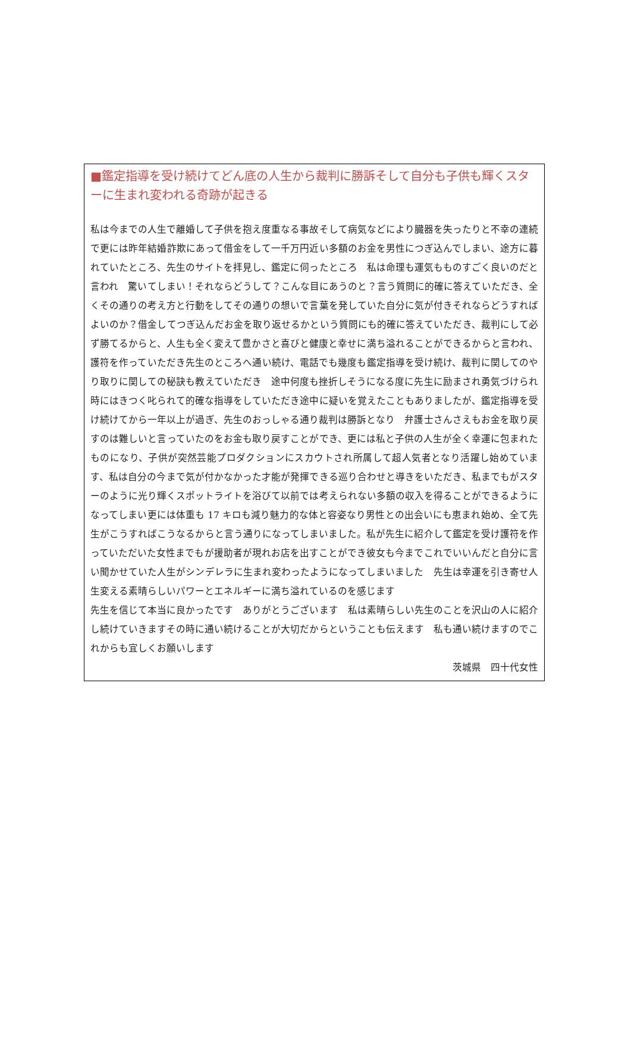■鑑定指導を受け続けてどん底の人生から裁判に勝訴そして自分も子供も輝くスターに生まれ変われる奇跡が起きる
私は今までの人生で離婚して子供を抱え度重なる事故そして病気などにより臓器を失ったりと不幸の連続で更には昨年結婚詐欺にあって借金をして一千万円近い多額のお金を男性につぎ込んでしまい、途方に暮れていたところ、先生のサイトを拝見し、鑑定に伺ったところ　私は命理も運気もものすごく良いのだと言われ　驚いてしまい！それならどうして？こんな目にあうのと？言う質問に的確に答えていただき、全くその通りの考え方と行動をしてその通りの想いで言葉を発していた自分に気が付きそれならどうすればよいのか？借金してつぎ込んだお金を取り返せるかという質問にも的確に答えていただき、裁判にして必ず勝てるからと、人生も全く変えて豊かさと喜びと健康と幸せに満ち溢れることができるからと言われ、護符を作っていただき先生のところへ通い続け、電話でも幾度も鑑定指導を受け続け、裁判に関してのやり取りに関しての秘訣も教えていただき　途中何度も挫折しそうになる度に先生に励まされ勇気づけられ時にはきつく叱られて的確な指導をしていただき途中に疑いを覚えたこともありましたが、鑑定指導を受け続けてから一年以上が過ぎ、先生のおっしゃる通り裁判は勝訴となり　弁護士さんさえもお金を取り戻すのは難しいと言っていたのをお金も取り戻すことができ、更には私と子供の人生が全く幸運に包まれたものになり、子供が突然芸能プロダクションにスカウトされ所属して超人気者となり活躍し始めています、私は自分の今まで気が付かなかった才能が発揮できる巡り合わせと導きをいただき、私までもがスターのように光り輝くスポットライトを浴びて以前では考えられない多額の収入を得ることができるようになってしまい更には体重も 17 キロも減り魅力的な体と容姿なり男性との出会いにも恵まれ始め、全て先生がこうすればこうなるからと言う通りになってしまいました。私が先生に紹介して鑑定を受け護符を作っていただいた女性までもが援助者が現れお店を出すことができ彼女も今までこれでいいんだと自分に言い聞かせていた人生がシンデレラに生まれ変わったようになってしまいました　先生は幸運を引き寄せ人生変える素晴らしいパワーとエネルギーに満ち溢れているのを感じます
先生を信じて本当に良かったです　ありがとうございます　私は素晴らしい先生のことを沢山の人に紹介し続けていきますその時に通い続けることが大切だからということも伝えます　私も通い続けますのでこれからも宜しくお願いします
茨城県　四十代女性